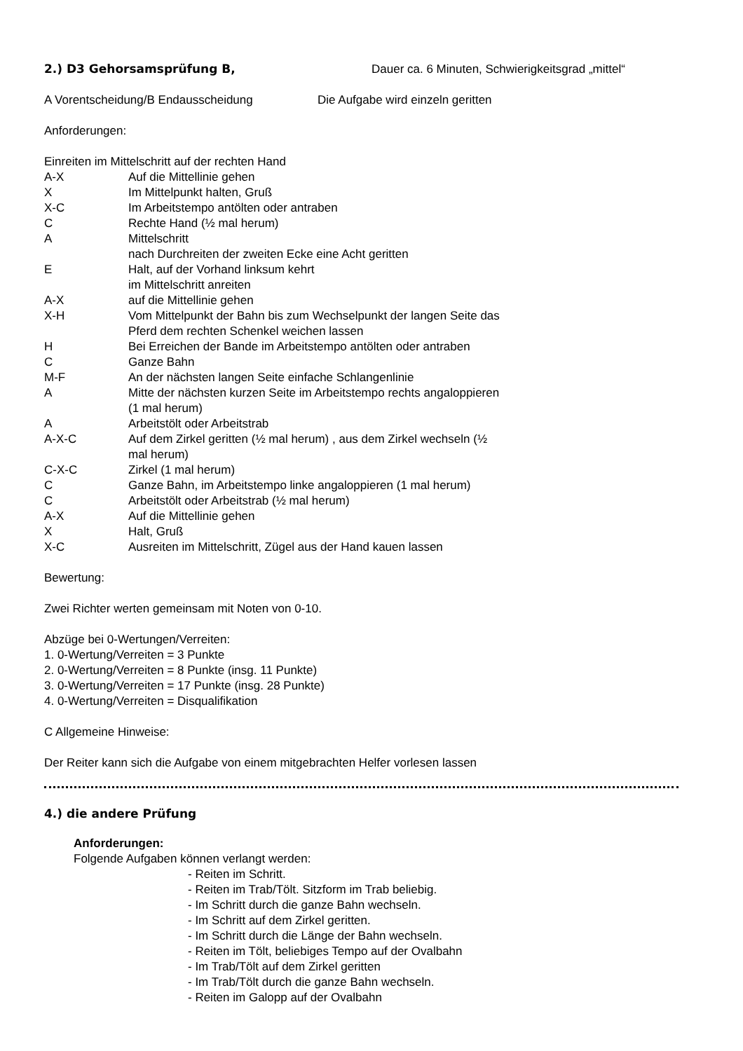2.) D3 Gehorsamsprüfung B,
Dauer ca. 6 Minuten, Schwierigkeitsgrad „mittel“
A Vorentscheidung/B Endausscheidung Die Aufgabe wird einzeln geritten
Anforderungen:
Einreiten im Mittelschritt auf der rechten Hand
A-X Auf die Mittellinie gehen
X Im Mittelpunkt halten, Gruß
X-C Im Arbeitstempo antölten oder antraben
C Rechte Hand (½ mal herum)
A Mittelschritt
nach Durchreiten der zweiten Ecke eine Acht geritten
E Halt, auf der Vorhand linksum kehrt
im Mittelschritt anreiten
A-X auf die Mittellinie gehen
X-H Vom Mittelpunkt der Bahn bis zum Wechselpunkt der langen Seite das
Pferd dem rechten Schenkel weichen lassen
H Bei Erreichen der Bande im Arbeitstempo antölten oder antraben
C Ganze Bahn
M-F An der nächsten langen Seite einfache Schlangenlinie
A Mitte der nächsten kurzen Seite im Arbeitstempo rechts angaloppieren
(1 mal herum)
A Arbeitstölt oder Arbeitstrab
A-X-C Auf dem Zirkel geritten (½ mal herum) , aus dem Zirkel wechseln (½
mal herum)
C-X-C Zirkel (1 mal herum)
C Ganze Bahn, im Arbeitstempo linke angaloppieren (1 mal herum)
C Arbeitstölt oder Arbeitstrab (½ mal herum)
A-X Auf die Mittellinie gehen
X Halt, Gruß
X-C Ausreiten im Mittelschritt, Zügel aus der Hand kauen lassen
Bewertung:
Zwei Richter werten gemeinsam mit Noten von 0-10.
Abzüge bei 0-Wertungen/Verreiten:
1. 0-Wertung/Verreiten = 3 Punkte
2. 0-Wertung/Verreiten = 8 Punkte (insg. 11 Punkte)
3. 0-Wertung/Verreiten = 17 Punkte (insg. 28 Punkte)
4. 0-Wertung/Verreiten = Disqualifikation
C Allgemeine Hinweise:
Der Reiter kann sich die Aufgabe von einem mitgebrachten Helfer vorlesen lassen
4.) die andere Prüfung
Anforderungen:
Folgende Aufgaben können verlangt werden:
- Reiten im Schritt.
- Reiten im Trab/Tölt. Sitzform im Trab beliebig.
- Im Schritt durch die ganze Bahn wechseln.
- Im Schritt auf dem Zirkel geritten.
- Im Schritt durch die Länge der Bahn wechseln.
- Reiten im Tölt, beliebiges Tempo auf der Ovalbahn
- Im Trab/Tölt auf dem Zirkel geritten
- Im Trab/Tölt durch die ganze Bahn wechseln.
- Reiten im Galopp auf der Ovalbahn